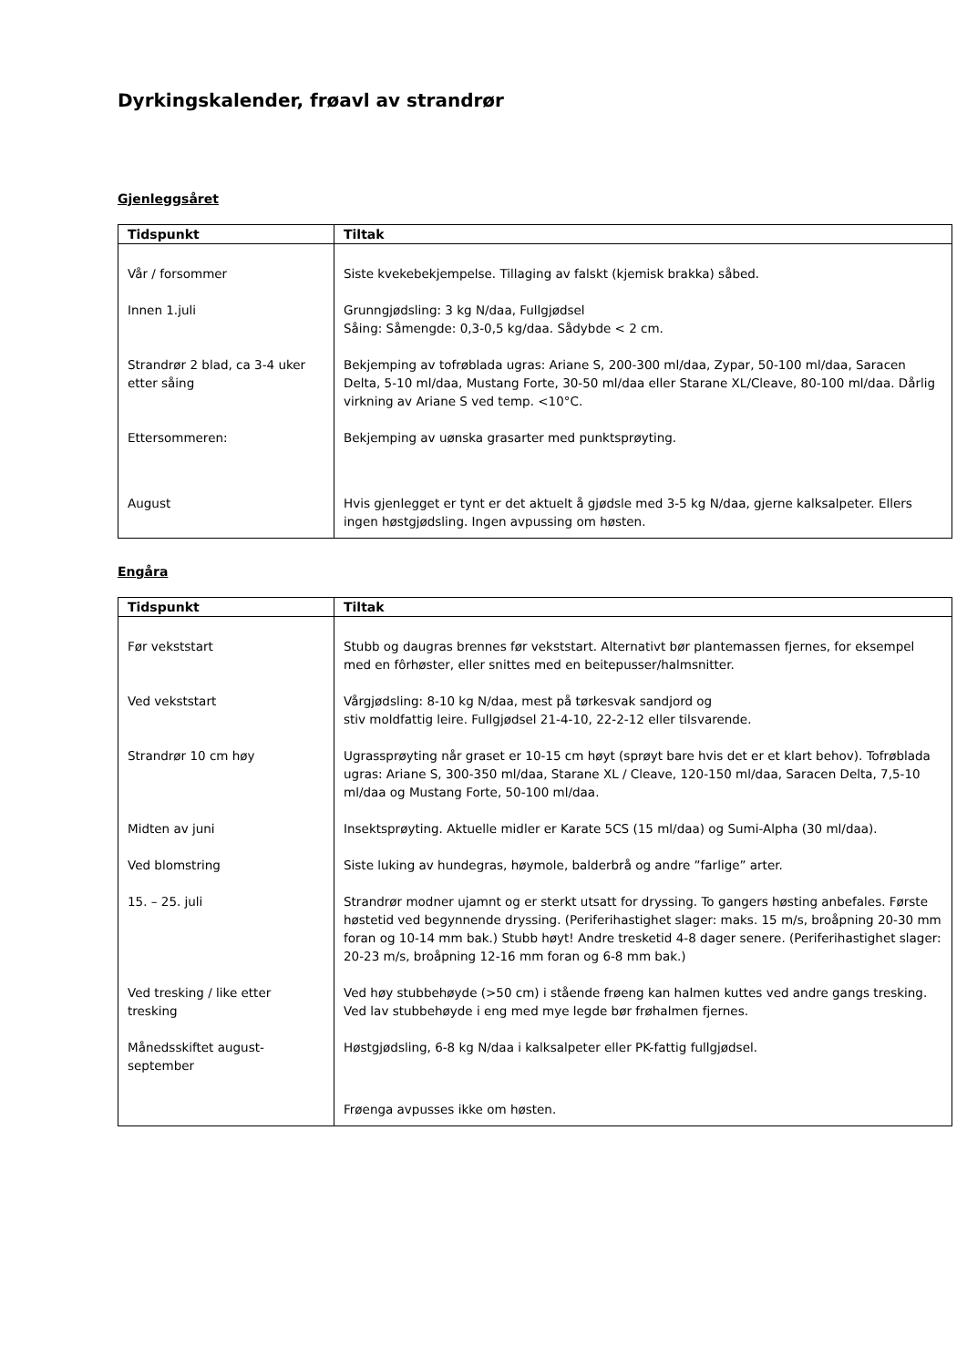Dyrkingskalender, frøavl av strandrør
Gjenleggsåret
| Tidspunkt | Tiltak |
| --- | --- |
| Vår / forsommer | Siste kvekebekjempelse. Tillaging av falskt (kjemisk brakka) såbed. |
| Innen 1.juli | Grunngjødsling: 3 kg N/daa, Fullgjødsel Såing: Såmengde: 0,3-0,5 kg/daa. Sådybde < 2 cm. |
| Strandrør 2 blad, ca 3-4 uker etter såing | Bekjemping av tofrøblada ugras: Ariane S, 200-300 ml/daa, Zypar, 50-100 ml/daa, Saracen Delta, 5-10 ml/daa, Mustang Forte, 30-50 ml/daa eller Starane XL/Cleave, 80-100 ml/daa. Dårlig virkning av Ariane S ved temp. <10°C. |
| Ettersommeren: | Bekjemping av uønska grasarter med punktsprøyting. |
| August | Hvis gjenlegget er tynt er det aktuelt å gjødsle med 3-5 kg N/daa, gjerne kalksalpeter. Ellers ingen høstgjødsling. Ingen avpussing om høsten. |
Engåra
| Tidspunkt | Tiltak |
| --- | --- |
| Før vekststart | Stubb og daugras brennes før vekststart. Alternativt bør plantemassen fjernes, for eksempel med en fôrhøster, eller snittes med en beitepusser/halmsnitter. |
| Ved vekststart | Vårgjødsling: 8-10 kg N/daa, mest på tørkesvak sandjord og stiv moldfattig leire. Fullgjødsel 21-4-10, 22-2-12 eller tilsvarende. |
| Strandrør 10 cm høy | Ugrassprøyting når graset er 10-15 cm høyt (sprøyt bare hvis det er et klart behov). Tofrøblada ugras: Ariane S, 300-350 ml/daa, Starane XL / Cleave, 120-150 ml/daa, Saracen Delta, 7,5-10 ml/daa og Mustang Forte, 50-100 ml/daa. |
| Midten av juni | Insektsprøyting. Aktuelle midler er Karate 5CS (15 ml/daa) og Sumi-Alpha (30 ml/daa). |
| Ved blomstring | Siste luking av hundegras, høymole, balderbrå og andre ”farlige” arter. |
| 15. – 25. juli | Strandrør modner ujamnt og er sterkt utsatt for dryssing. To gangers høsting anbefales. Første høstetid ved begynnende dryssing. (Periferihastighet slager: maks. 15 m/s, broåpning 20-30 mm foran og 10-14 mm bak.) Stubb høyt! Andre tresketid 4-8 dager senere. (Periferihastighet slager: 20-23 m/s, broåpning 12-16 mm foran og 6-8 mm bak.) |
| Ved tresking / like etter tresking | Ved høy stubbehøyde (>50 cm) i stående frøeng kan halmen kuttes ved andre gangs tresking. Ved lav stubbehøyde i eng med mye legde bør frøhalmen fjernes. |
| Månedsskiftet august-september | Høstgjødsling, 6-8 kg N/daa i kalksalpeter eller PK-fattig fullgjødsel. |
| | Frøenga avpusses ikke om høsten. |